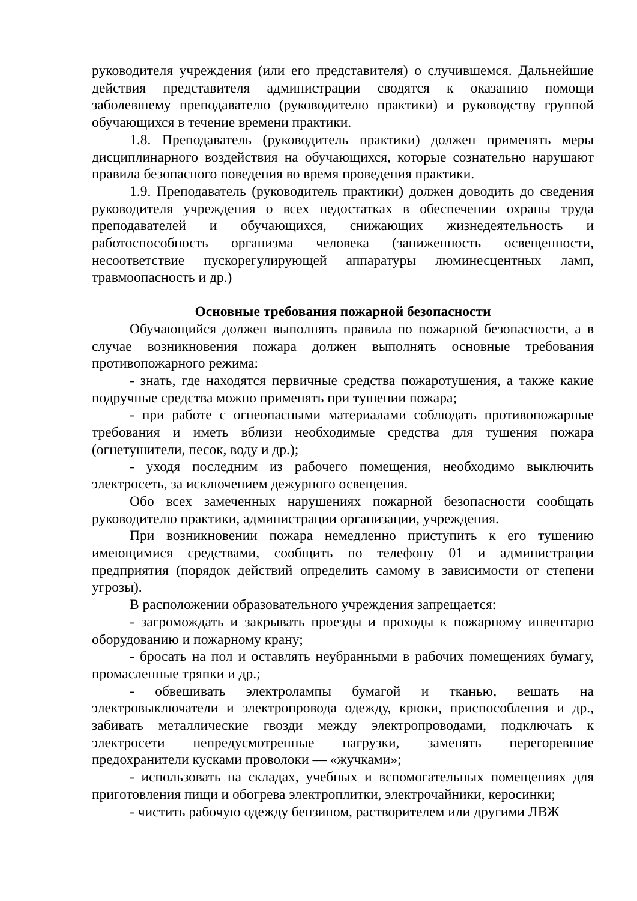руководителя учреждения (или его представителя) о случившемся. Дальнейшие действия представителя администрации сводятся к оказанию помощи заболевшему преподавателю (руководителю практики) и руководству группой обучающихся в течение времени практики.
1.8. Преподаватель (руководитель практики) должен применять меры дисциплинарного воздействия на обучающихся, которые сознательно нарушают правила безопасного поведения во время проведения практики.
1.9. Преподаватель (руководитель практики) должен доводить до сведения руководителя учреждения о всех недостатках в обеспечении охраны труда преподавателей и обучающихся, снижающих жизнедеятельность и работоспособность организма человека (заниженность освещенности, несоответствие пускорегулирующей аппаратуры люминесцентных ламп, травмоопасность и др.)
Основные требования пожарной безопасности
Обучающийся должен выполнять правила по пожарной безопасности, а в случае возникновения пожара должен выполнять основные требования противопожарного режима:
- знать, где находятся первичные средства пожаротушения, а также какие подручные средства можно применять при тушении пожара;
- при работе с огнеопасными материалами соблюдать противопожарные требования и иметь вблизи необходимые средства для тушения пожара (огнетушители, песок, воду и др.);
- уходя последним из рабочего помещения, необходимо выключить электросеть, за исключением дежурного освещения.
Обо всех замеченных нарушениях пожарной безопасности сообщать руководителю практики, администрации организации, учреждения.
При возникновении пожара немедленно приступить к его тушению имеющимися средствами, сообщить по телефону 01 и администрации предприятия (порядок действий определить самому в зависимости от степени угрозы).
В расположении образовательного учреждения запрещается:
- загромождать и закрывать проезды и проходы к пожарному инвентарю оборудованию и пожарному крану;
- бросать на пол и оставлять неубранными в рабочих помещениях бумагу, промасленные тряпки и др.;
- обвешивать электролампы бумагой и тканью, вешать на электровыключатели и электропровода одежду, крюки, приспособления и др., забивать металлические гвозди между электропроводами, подключать к электросети непредусмотренные нагрузки, заменять перегоревшие предохранители кусками проволоки — «жучками»;
- использовать на складах, учебных и вспомогательных помещениях для приготовления пищи и обогрева электроплитки, электрочайники, керосинки;
- чистить рабочую одежду бензином, растворителем или другими ЛВЖ